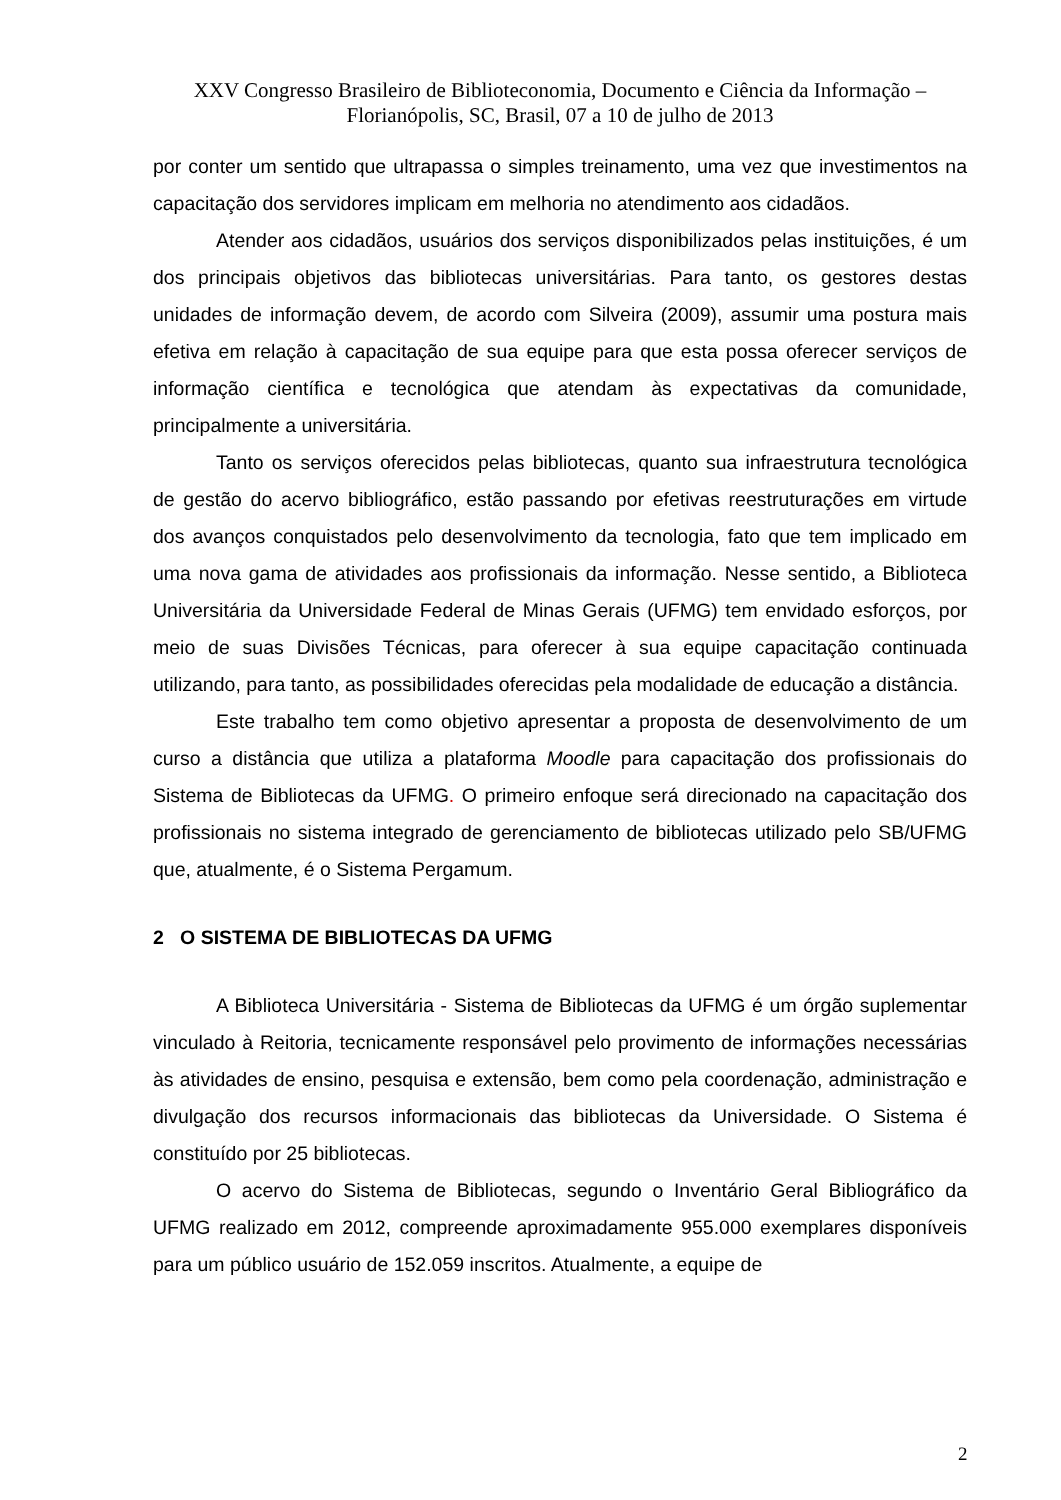XXV Congresso Brasileiro de Biblioteconomia, Documento e Ciência da Informação –
Florianópolis, SC, Brasil, 07 a 10 de julho de 2013
por conter um sentido que ultrapassa o simples treinamento, uma vez que investimentos na capacitação dos servidores implicam em melhoria no atendimento aos cidadãos.
Atender aos cidadãos, usuários dos serviços disponibilizados pelas instituições, é um dos principais objetivos das bibliotecas universitárias. Para tanto, os gestores destas unidades de informação devem, de acordo com Silveira (2009), assumir uma postura mais efetiva em relação à capacitação de sua equipe para que esta possa oferecer serviços de informação científica e tecnológica que atendam às expectativas da comunidade, principalmente a universitária.
Tanto os serviços oferecidos pelas bibliotecas, quanto sua infraestrutura tecnológica de gestão do acervo bibliográfico, estão passando por efetivas reestruturações em virtude dos avanços conquistados pelo desenvolvimento da tecnologia, fato que tem implicado em uma nova gama de atividades aos profissionais da informação. Nesse sentido, a Biblioteca Universitária da Universidade Federal de Minas Gerais (UFMG) tem envidado esforços, por meio de suas Divisões Técnicas, para oferecer à sua equipe capacitação continuada utilizando, para tanto, as possibilidades oferecidas pela modalidade de educação a distância.
Este trabalho tem como objetivo apresentar a proposta de desenvolvimento de um curso a distância que utiliza a plataforma Moodle para capacitação dos profissionais do Sistema de Bibliotecas da UFMG. O primeiro enfoque será direcionado na capacitação dos profissionais no sistema integrado de gerenciamento de bibliotecas utilizado pelo SB/UFMG que, atualmente, é o Sistema Pergamum.
2 O SISTEMA DE BIBLIOTECAS DA UFMG
A Biblioteca Universitária - Sistema de Bibliotecas da UFMG é um órgão suplementar vinculado à Reitoria, tecnicamente responsável pelo provimento de informações necessárias às atividades de ensino, pesquisa e extensão, bem como pela coordenação, administração e divulgação dos recursos informacionais das bibliotecas da Universidade. O Sistema é constituído por 25 bibliotecas.
O acervo do Sistema de Bibliotecas, segundo o Inventário Geral Bibliográfico da UFMG realizado em 2012, compreende aproximadamente 955.000 exemplares disponíveis para um público usuário de 152.059 inscritos. Atualmente, a equipe de
2